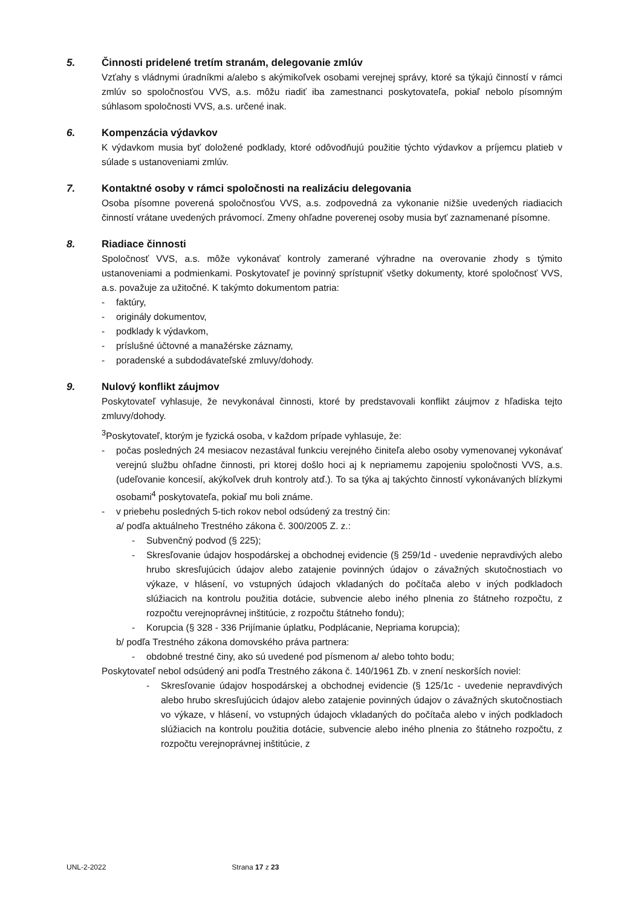5. Činnosti pridelené tretím stranám, delegovanie zmlúv
Vzťahy s vládnymi úradníkmi a/alebo s akýmikoľvek osobami verejnej správy, ktoré sa týkajú činností v rámci zmlúv so spoločnosťou VVS, a.s. môžu riadiť iba zamestnanci poskytovateľa, pokiaľ nebolo písomným súhlasom spoločnosti VVS, a.s. určené inak.
6. Kompenzácia výdavkov
K výdavkom musia byť doložené podklady, ktoré odôvodňujú použitie týchto výdavkov a príjemcu platieb v súlade s ustanoveniami zmlúv.
7. Kontaktné osoby v rámci spoločnosti na realizáciu delegovania
Osoba písomne poverená spoločnosťou VVS, a.s. zodpovedná za vykonanie nižšie uvedených riadiacich činností vrátane uvedených právomocí. Zmeny ohľadne poverenej osoby musia byť zaznamenané písomne.
8. Riadiace činnosti
Spoločnosť VVS, a.s. môže vykonávať kontroly zamerané výhradne na overovanie zhody s týmito ustanoveniami a podmienkami. Poskytovateľ je povinný sprístupniť všetky dokumenty, ktoré spoločnosť VVS, a.s. považuje za užitočné. K takýmto dokumentom patria:
- faktúry,
- originály dokumentov,
- podklady k výdavkom,
- príslušné účtovné a manažérske záznamy,
- poradenské a subdodávateľské zmluvy/dohody.
9. Nulový konflikt záujmov
Poskytovateľ vyhlasuje, že nevykonával činnosti, ktoré by predstavovali konflikt záujmov z hľadiska tejto zmluvy/dohody.
<sup>3</sup> Poskytovateľ, ktorým je fyzická osoba, v každom prípade vyhlasuje, že:
- počas posledných 24 mesiacov nezastával funkciu verejného činiteľa alebo osoby vymenovanej vykonávať verejnú službu ohľadne činnosti, pri ktorej došlo hoci aj k nepriamemu zapojeniu spoločnosti VVS, a.s. (udeľovanie koncesií, akýkoľvek druh kontroly atď.). To sa týka aj takýchto činností vykonávaných blízkymi osobami<sup>4</sup> poskytovateľa, pokiaľ mu boli známe.
- v priebehu posledných 5-tich rokov nebol odsúdený za trestný čin:
a/ podľa aktuálneho Trestného zákona č. 300/2005 Z. z.:
- Subvenčný podvod (§ 225);
- Skresľovanie údajov hospodárskej a obchodnej evidencie (§ 259/1d - uvedenie nepravdivých alebo hrubo skresľujúcich údajov alebo zatajenie povinných údajov o závažných skutočnostiach vo výkaze, v hlásení, vo vstupných údajoch vkladaných do počítača alebo v iných podkladoch slúžiacich na kontrolu použitia dotácie, subvencie alebo iného plnenia zo štátneho rozpočtu, z rozpočtu verejnoprávnej inštitúcie, z rozpočtu štátneho fondu);
- Korupcia (§ 328 - 336 Prijímanie úplatku, Podplácanie, Nepriama korupcia);
b/ podľa Trestného zákona domovského práva partnera:
- obdobné trestné činy, ako sú uvedené pod písmenom a/ alebo tohto bodu;
Poskytovateľ nebol odsúdený ani podľa Trestného zákona č. 140/1961 Zb. v znení neskorších noviel:
- Skresľovanie údajov hospodárskej a obchodnej evidencie (§ 125/1c - uvedenie nepravdivých alebo hrubo skresľujúcich údajov alebo zatajenie povinných údajov o závažných skutočnostiach vo výkaze, v hlásení, vo vstupných údajoch vkladaných do počítača alebo v iných podkladoch slúžiacich na kontrolu použitia dotácie, subvencie alebo iného plnenia zo štátneho rozpočtu, z rozpočtu verejnoprávnej inštitúcie, z
UNL-2-2022 Strana 17 z 23